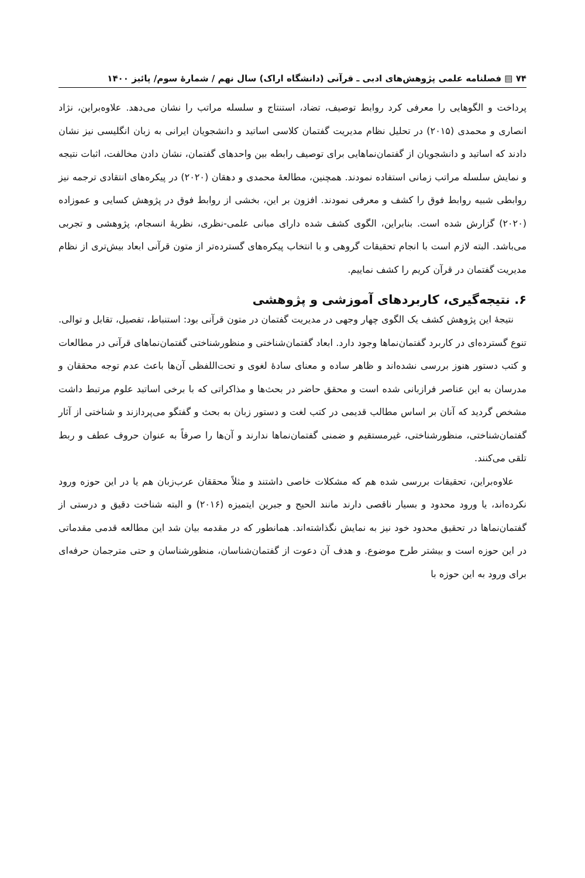۷۴ ▤ فصلنامه علمی پژوهش‌های ادبی ـ قرآنی (دانشگاه اراک) سال نهم / شمارهٔ سوم/ پائیز ۱۴۰۰
پرداخت و الگوهایی را معرفی کرد روابط توصیف، تضاد، استنتاج و سلسله مراتب را نشان می‌دهد. علاوه‌براین، نژاد انصاری و محمدی (۲۰۱۵) در تحلیل نظام مدیریت گفتمان کلاسی اساتید و دانشجویان ایرانی به زبان انگلیسی نیز نشان دادند که اساتید و دانشجویان از گفتمان‌نماهایی برای توصیف رابطه بین واحدهای گفتمان، نشان دادن مخالفت، اثبات نتیجه و نمایش سلسله مراتب زمانی استفاده نمودند. همچنین، مطالعهٔ محمدی و دهقان (۲۰۲۰) در پیکره‌های انتقادی ترجمه نیز روابطی شبیه روابط فوق را کشف و معرفی نمودند. افزون بر این، بخشی از روابط فوق در پژوهش کسایی و عموزاده (۲۰۲۰) گزارش شده است. بنابراین، الگوی کشف شده دارای مبانی علمی-نظری، نظریهٔ انسجام، پژوهشی و تجربی می‌باشد. البته لازم است با انجام تحقیقات گروهی و با انتخاب پیکره‌های گسترده‌تر از متون قرآنی ابعاد بیش‌تری از نظام مدیریت گفتمان در قرآن کریم را کشف نماییم.
۶. نتیجه‌گیری، کاربردهای آموزشی و پژوهشی
نتیجهٔ این پژوهش کشف یک الگوی چهار وجهی در مدیریت گفتمان در متون قرآنی بود: استنباط، تفصیل، تقابل و توالی. تنوع گسترده‌ای در کاربرد گفتمان‌نماها وجود دارد. ابعاد گفتمان‌شناختی و منظورشناختی گفتمان‌نماهای قرآنی در مطالعات و کتب دستور هنوز بررسی نشده‌اند و ظاهر ساده و معنای سادهٔ لغوی و تحت‌اللفظی آن‌ها باعث عدم توجه محققان و مدرسان به این عناصر فرازبانی شده است و محقق حاضر در بحث‌ها و مذاکراتی که با برخی اساتید علوم مرتبط داشت مشخص گردید که آنان بر اساس مطالب قدیمی در کتب لغت و دستور زبان به بحث و گفتگو می‌پردازند و شناختی از آثار گفتمان‌شناختی، منظورشناختی، غیرمستقیم و ضمنی گفتمان‌نماها ندارند و آن‌ها را صرفاً به عنوان حروف عطف و ربط تلقی می‌کنند.
علاوه‌براین، تحقیقات بررسی شده هم که مشکلات خاصی داشتند و مثلاً محققان عرب‌زبان هم یا در این حوزه ورود نکرده‌اند، یا ورود محدود و بسیار ناقصی دارند مانند الحیح و جبرین ایتمیزه (۲۰۱۶) و البته شناخت دقیق و درستی از گفتمان‌نماها در تحقیق محدود خود نیز به نمایش نگذاشته‌اند. همانطور که در مقدمه بیان شد این مطالعه قدمی مقدماتی در این حوزه است و بیشتر طرح موضوع. و هدف آن دعوت از گفتمان‌شناسان، منظورشناسان و حتی مترجمان حرفه‌ای برای ورود به این حوزه با